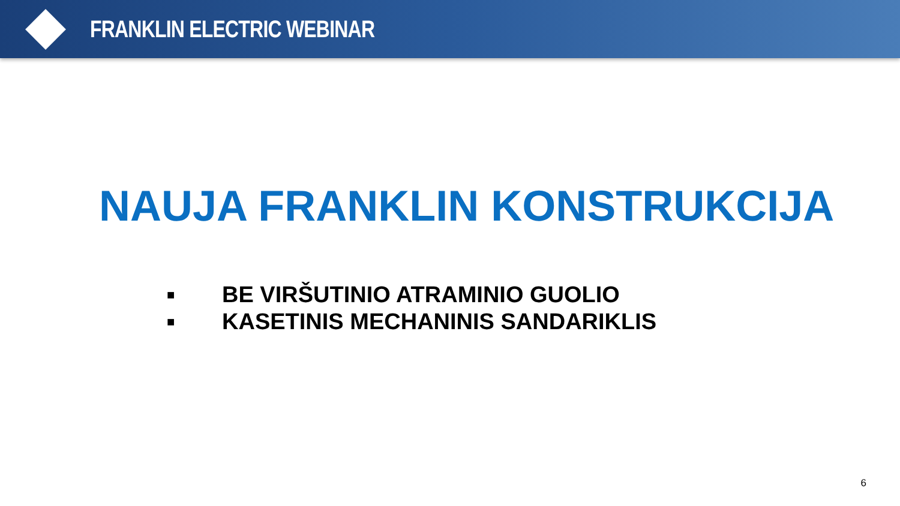FRANKLIN ELECTRIC WEBINAR
NAUJA FRANKLIN KONSTRUKCIJA
■ BE VIRŠUTINIO ATRAMINIO GUOLIO
■ KASETINIS MECHANINIS SANDARIKLIS
6